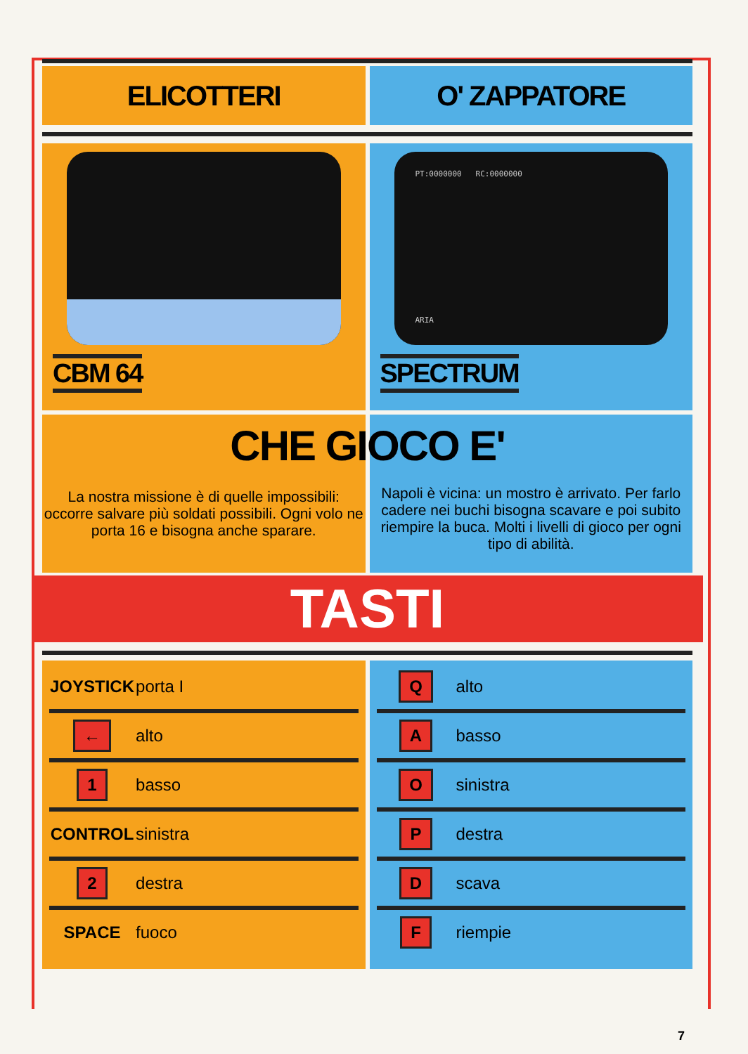ELICOTTERI O' ZAPPATORE
CBM 64
PT:0000000 RC:0000000
ARIA
SPECTRUM
La nostra missione è di quelle impossibili: occorre salvare più soldati possibili. Ogni volo ne porta 16 e bisogna anche sparare.
Napoli è vicina: un mostro è arrivato. Per farlo cadere nei buchi bisogna scavare e poi subito riempire la buca. Molti i livelli di gioco per ogni tipo di abilità.
CHE GIOCO E'
TASTI
| JOYSTICK | porta I |
| ← | alto |
| 1 | basso |
| CONTROL | sinistra |
| 2 | destra |
| SPACE | fuoco |
| Q | alto |
| A | basso |
| O | sinistra |
| P | destra |
| D | scava |
| F | riempie |
7